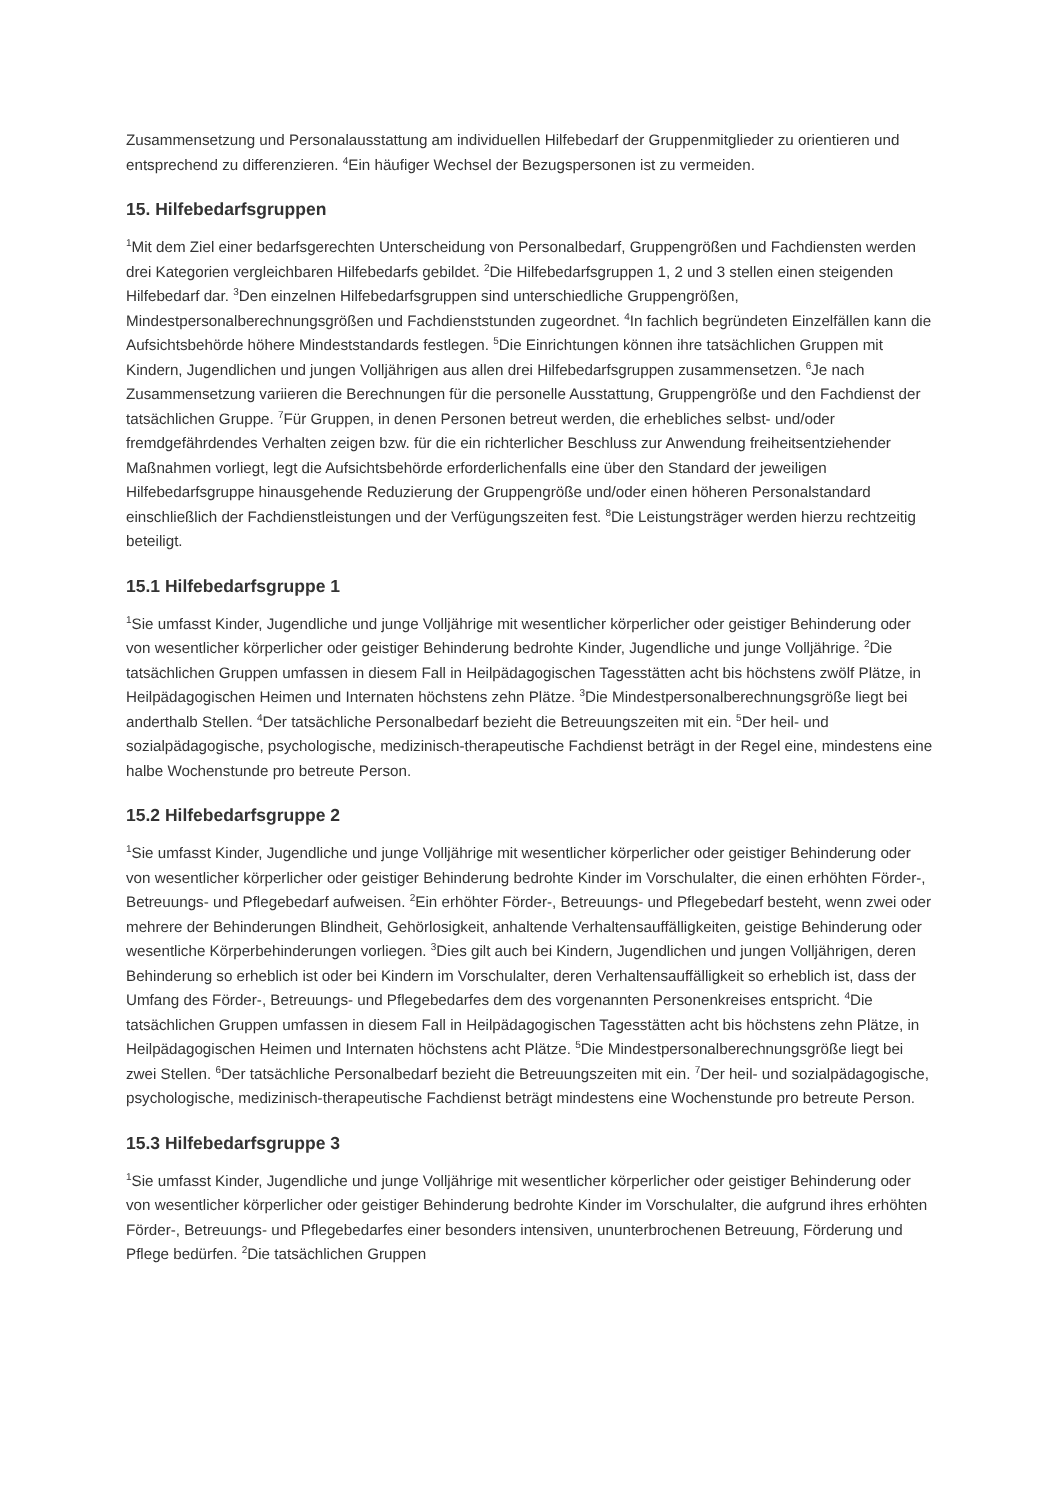Zusammensetzung und Personalausstattung am individuellen Hilfebedarf der Gruppenmitglieder zu orientieren und entsprechend zu differenzieren. <sup>4</sup>Ein häufiger Wechsel der Bezugspersonen ist zu vermeiden.
15. Hilfebedarfsgruppen
<sup>1</sup> Mit dem Ziel einer bedarfsgerechten Unterscheidung von Personalbedarf, Gruppengrößen und Fachdiensten werden drei Kategorien vergleichbaren Hilfebedarfs gebildet. <sup>2</sup>Die Hilfebedarfsgruppen 1, 2 und 3 stellen einen steigenden Hilfebedarf dar. <sup>3</sup>Den einzelnen Hilfebedarfsgruppen sind unterschiedliche Gruppengrößen, Mindestpersonalberechnungsgrößen und Fachdienststunden zugeordnet. <sup>4</sup>In fachlich begründeten Einzelfällen kann die Aufsichtsbehörde höhere Mindeststandards festlegen. <sup>5</sup>Die Einrichtungen können ihre tatsächlichen Gruppen mit Kindern, Jugendlichen und jungen Volljährigen aus allen drei Hilfebedarfsgruppen zusammensetzen. <sup>6</sup>Je nach Zusammensetzung variieren die Berechnungen für die personelle Ausstattung, Gruppengröße und den Fachdienst der tatsächlichen Gruppe. <sup>7</sup>Für Gruppen, in denen Personen betreut werden, die erhebliches selbst- und/oder fremdgefährdendes Verhalten zeigen bzw. für die ein richterlicher Beschluss zur Anwendung freiheitsentziehender Maßnahmen vorliegt, legt die Aufsichtsbehörde erforderlichenfalls eine über den Standard der jeweiligen Hilfebedarfsgruppe hinausgehende Reduzierung der Gruppengröße und/oder einen höheren Personalstandard einschließlich der Fachdienstleistungen und der Verfügungszeiten fest. <sup>8</sup>Die Leistungsträger werden hierzu rechtzeitig beteiligt.
15.1 Hilfebedarfsgruppe 1
<sup>1</sup> Sie umfasst Kinder, Jugendliche und junge Volljährige mit wesentlicher körperlicher oder geistiger Behinderung oder von wesentlicher körperlicher oder geistiger Behinderung bedrohte Kinder, Jugendliche und junge Volljährige. <sup>2</sup>Die tatsächlichen Gruppen umfassen in diesem Fall in Heilpädagogischen Tagesstätten acht bis höchstens zwölf Plätze, in Heilpädagogischen Heimen und Internaten höchstens zehn Plätze. <sup>3</sup>Die Mindestpersonalberechnungsgröße liegt bei anderthalb Stellen. <sup>4</sup>Der tatsächliche Personalbedarf bezieht die Betreuungszeiten mit ein. <sup>5</sup>Der heil- und sozialpädagogische, psychologische, medizinisch-therapeutische Fachdienst beträgt in der Regel eine, mindestens eine halbe Wochenstunde pro betreute Person.
15.2 Hilfebedarfsgruppe 2
<sup>1</sup> Sie umfasst Kinder, Jugendliche und junge Volljährige mit wesentlicher körperlicher oder geistiger Behinderung oder von wesentlicher körperlicher oder geistiger Behinderung bedrohte Kinder im Vorschulalter, die einen erhöhten Förder-, Betreuungs- und Pflegebedarf aufweisen. <sup>2</sup>Ein erhöhter Förder-, Betreuungs- und Pflegebedarf besteht, wenn zwei oder mehrere der Behinderungen Blindheit, Gehörlosigkeit, anhaltende Verhaltensauffälligkeiten, geistige Behinderung oder wesentliche Körperbehinderungen vorliegen. <sup>3</sup>Dies gilt auch bei Kindern, Jugendlichen und jungen Volljährigen, deren Behinderung so erheblich ist oder bei Kindern im Vorschulalter, deren Verhaltensauffälligkeit so erheblich ist, dass der Umfang des Förder-, Betreuungs- und Pflegebedarfes dem des vorgenannten Personenkreises entspricht. <sup>4</sup>Die tatsächlichen Gruppen umfassen in diesem Fall in Heilpädagogischen Tagesstätten acht bis höchstens zehn Plätze, in Heilpädagogischen Heimen und Internaten höchstens acht Plätze. <sup>5</sup>Die Mindestpersonalberechnungsgröße liegt bei zwei Stellen. <sup>6</sup>Der tatsächliche Personalbedarf bezieht die Betreuungszeiten mit ein. <sup>7</sup>Der heil- und sozialpädagogische, psychologische, medizinisch-therapeutische Fachdienst beträgt mindestens eine Wochenstunde pro betreute Person.
15.3 Hilfebedarfsgruppe 3
<sup>1</sup> Sie umfasst Kinder, Jugendliche und junge Volljährige mit wesentlicher körperlicher oder geistiger Behinderung oder von wesentlicher körperlicher oder geistiger Behinderung bedrohte Kinder im Vorschulalter, die aufgrund ihres erhöhten Förder-, Betreuungs- und Pflegebedarfes einer besonders intensiven, ununterbrochenen Betreuung, Förderung und Pflege bedürfen. <sup>2</sup>Die tatsächlichen Gruppen